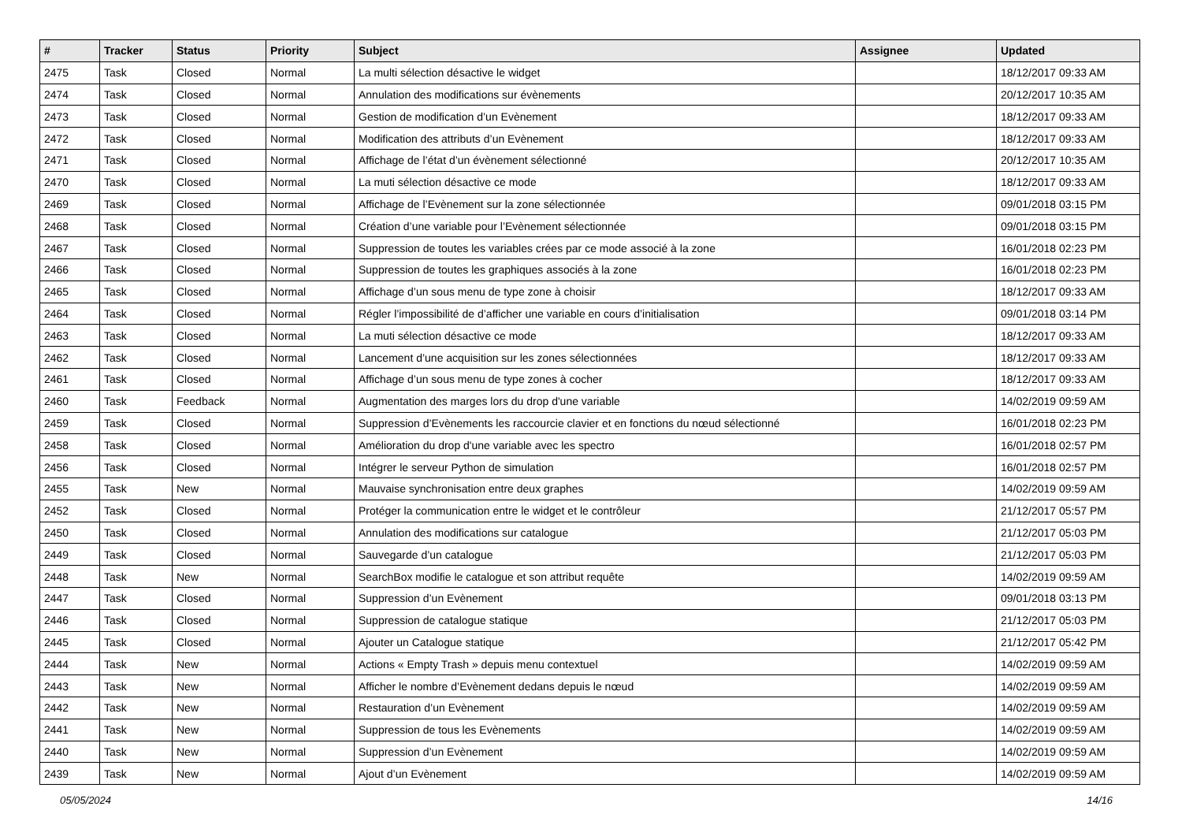| # | Tracker | Status | Priority | Subject | Assignee | Updated |
| --- | --- | --- | --- | --- | --- | --- |
| 2475 | Task | Closed | Normal | La multi sélection désactive le widget | | 18/12/2017 09:33 AM |
| 2474 | Task | Closed | Normal | Annulation des modifications sur évènements | | 20/12/2017 10:35 AM |
| 2473 | Task | Closed | Normal | Gestion de modification d’un Evènement | | 18/12/2017 09:33 AM |
| 2472 | Task | Closed | Normal | Modification des attributs d’un Evènement | | 18/12/2017 09:33 AM |
| 2471 | Task | Closed | Normal | Affichage de l’état d’un évènement sélectionné | | 20/12/2017 10:35 AM |
| 2470 | Task | Closed | Normal | La muti sélection désactive ce mode | | 18/12/2017 09:33 AM |
| 2469 | Task | Closed | Normal | Affichage de l’Evènement sur la zone sélectionnée | | 09/01/2018 03:15 PM |
| 2468 | Task | Closed | Normal | Création d’une variable pour l’Evènement sélectionnée | | 09/01/2018 03:15 PM |
| 2467 | Task | Closed | Normal | Suppression de toutes les variables crées par ce mode associé à la zone | | 16/01/2018 02:23 PM |
| 2466 | Task | Closed | Normal | Suppression de toutes les graphiques associés à la zone | | 16/01/2018 02:23 PM |
| 2465 | Task | Closed | Normal | Affichage d’un sous menu de type zone à choisir | | 18/12/2017 09:33 AM |
| 2464 | Task | Closed | Normal | Régler l’impossibilité de d’afficher une variable en cours d’initialisation | | 09/01/2018 03:14 PM |
| 2463 | Task | Closed | Normal | La muti sélection désactive ce mode | | 18/12/2017 09:33 AM |
| 2462 | Task | Closed | Normal | Lancement d’une acquisition sur les zones sélectionnées | | 18/12/2017 09:33 AM |
| 2461 | Task | Closed | Normal | Affichage d’un sous menu de type zones à cocher | | 18/12/2017 09:33 AM |
| 2460 | Task | Feedback | Normal | Augmentation des marges lors du drop d'une variable | | 14/02/2019 09:59 AM |
| 2459 | Task | Closed | Normal | Suppression d’Evènements les raccourcie clavier et en fonctions du nœud sélectionné | | 16/01/2018 02:23 PM |
| 2458 | Task | Closed | Normal | Amélioration du drop d'une variable avec les spectro | | 16/01/2018 02:57 PM |
| 2456 | Task | Closed | Normal | Intégrer le serveur Python de simulation | | 16/01/2018 02:57 PM |
| 2455 | Task | New | Normal | Mauvaise synchronisation entre deux graphes | | 14/02/2019 09:59 AM |
| 2452 | Task | Closed | Normal | Protéger la communication entre le widget et le contrôleur | | 21/12/2017 05:57 PM |
| 2450 | Task | Closed | Normal | Annulation des modifications sur catalogue | | 21/12/2017 05:03 PM |
| 2449 | Task | Closed | Normal | Sauvegarde d’un catalogue | | 21/12/2017 05:03 PM |
| 2448 | Task | New | Normal | SearchBox modifie le catalogue et son attribut requête | | 14/02/2019 09:59 AM |
| 2447 | Task | Closed | Normal | Suppression d’un Evènement | | 09/01/2018 03:13 PM |
| 2446 | Task | Closed | Normal | Suppression de catalogue statique | | 21/12/2017 05:03 PM |
| 2445 | Task | Closed | Normal | Ajouter un Catalogue statique | | 21/12/2017 05:42 PM |
| 2444 | Task | New | Normal | Actions « Empty Trash » depuis menu contextuel | | 14/02/2019 09:59 AM |
| 2443 | Task | New | Normal | Afficher le nombre d’Evènement dedans depuis le nœud | | 14/02/2019 09:59 AM |
| 2442 | Task | New | Normal | Restauration d’un Evènement | | 14/02/2019 09:59 AM |
| 2441 | Task | New | Normal | Suppression de tous les Evènements | | 14/02/2019 09:59 AM |
| 2440 | Task | New | Normal | Suppression d’un Evènement | | 14/02/2019 09:59 AM |
| 2439 | Task | New | Normal | Ajout d’un Evènement | | 14/02/2019 09:59 AM |
05/05/2024 14/16